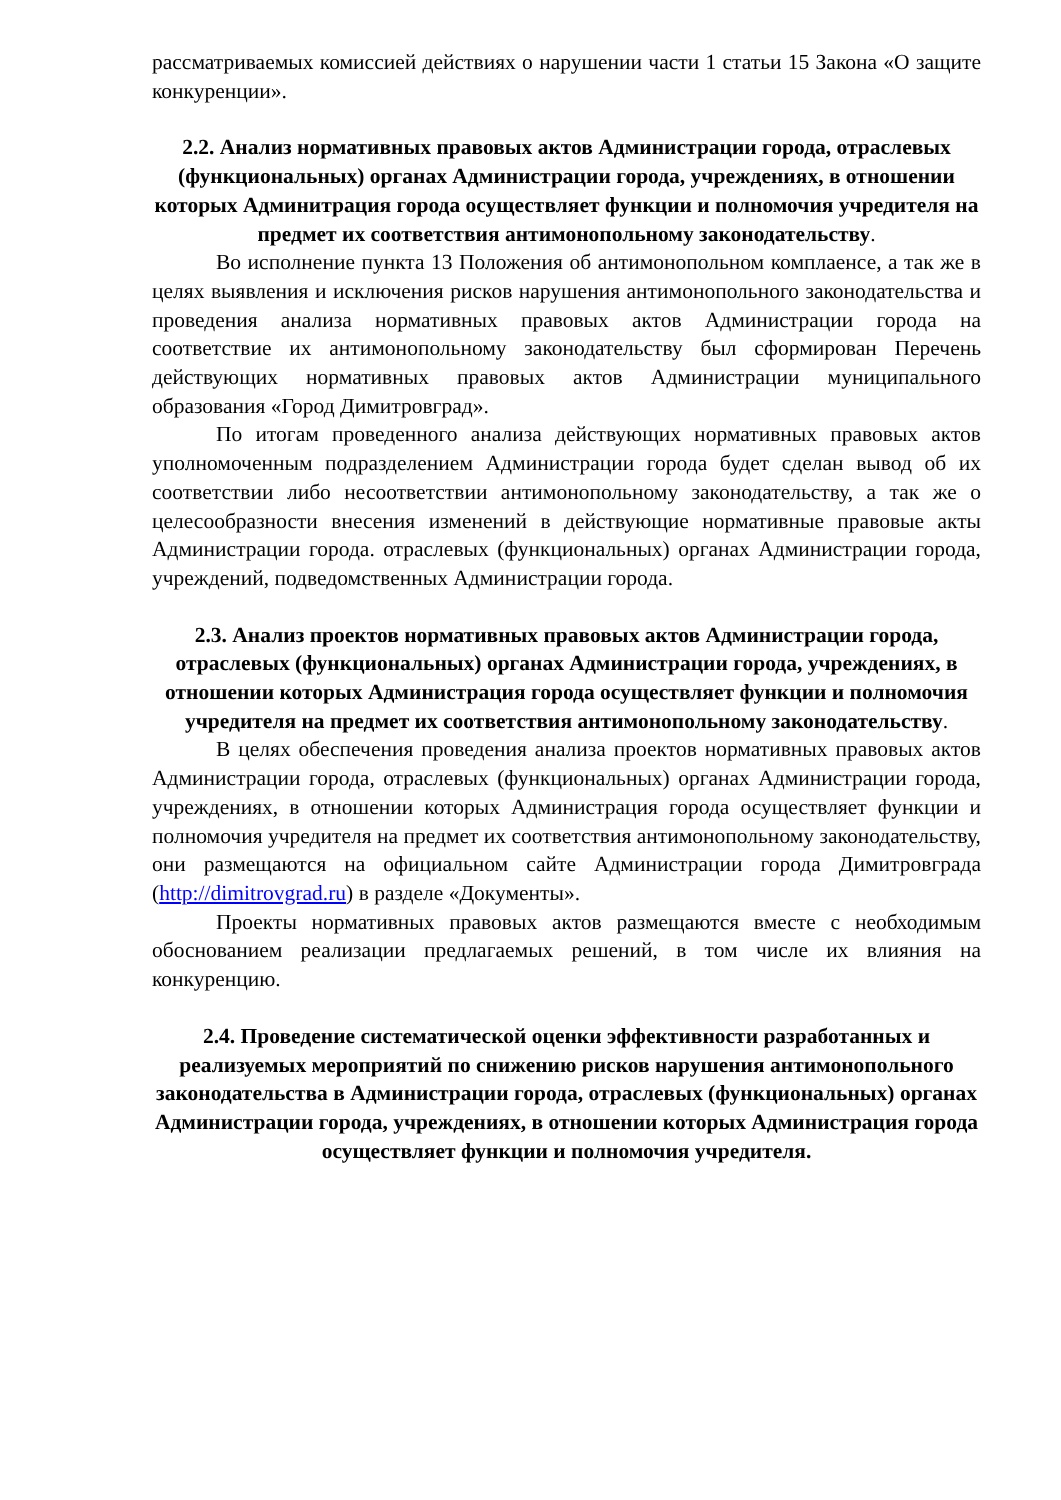рассматриваемых комиссией действиях о нарушении части 1 статьи 15 Закона «О защите конкуренции».
2.2. Анализ нормативных правовых актов Администрации города, отраслевых (функциональных) органах Администрации города, учреждениях, в отношении которых Админитрация города осуществляет функции и полномочия учредителя на предмет их соответствия антимонопольному законодательству.
Во исполнение пункта 13 Положения об антимонопольном комплаенсе, а так же в целях выявления и исключения рисков нарушения антимонопольного законодательства и проведения анализа нормативных правовых актов Администрации города на соответствие их антимонопольному законодательству был сформирован Перечень действующих нормативных правовых актов Администрации муниципального образования «Город Димитровград».
По итогам проведенного анализа действующих нормативных правовых актов уполномоченным подразделением Администрации города будет сделан вывод об их соответствии либо несоответствии антимонопольному законодательству, а так же о целесообразности внесения изменений в действующие нормативные правовые акты Администрации города. отраслевых (функциональных) органах Администрации города, учреждений, подведомственных Администрации города.
2.3. Анализ проектов нормативных правовых актов Администрации города, отраслевых (функциональных) органах Администрации города, учреждениях, в отношении которых Администрация города осуществляет функции и полномочия учредителя на предмет их соответствия антимонопольному законодательству.
В целях обеспечения проведения анализа проектов нормативных правовых актов Администрации города, отраслевых (функциональных) органах Администрации города, учреждениях, в отношении которых Администрация города осуществляет функции и полномочия учредителя на предмет их соответствия антимонопольному законодательству, они размещаются на официальном сайте Администрации города Димитровграда (http://dimitrovgrad.ru) в разделе «Документы».
Проекты нормативных правовых актов размещаются вместе с необходимым обоснованием реализации предлагаемых решений, в том числе их влияния на конкуренцию.
2.4. Проведение систематической оценки эффективности разработанных и реализуемых мероприятий по снижению рисков нарушения антимонопольного законодательства в Администрации города, отраслевых (функциональных) органах Администрации города, учреждениях, в отношении которых Администрация города осуществляет функции и полномочия учредителя.